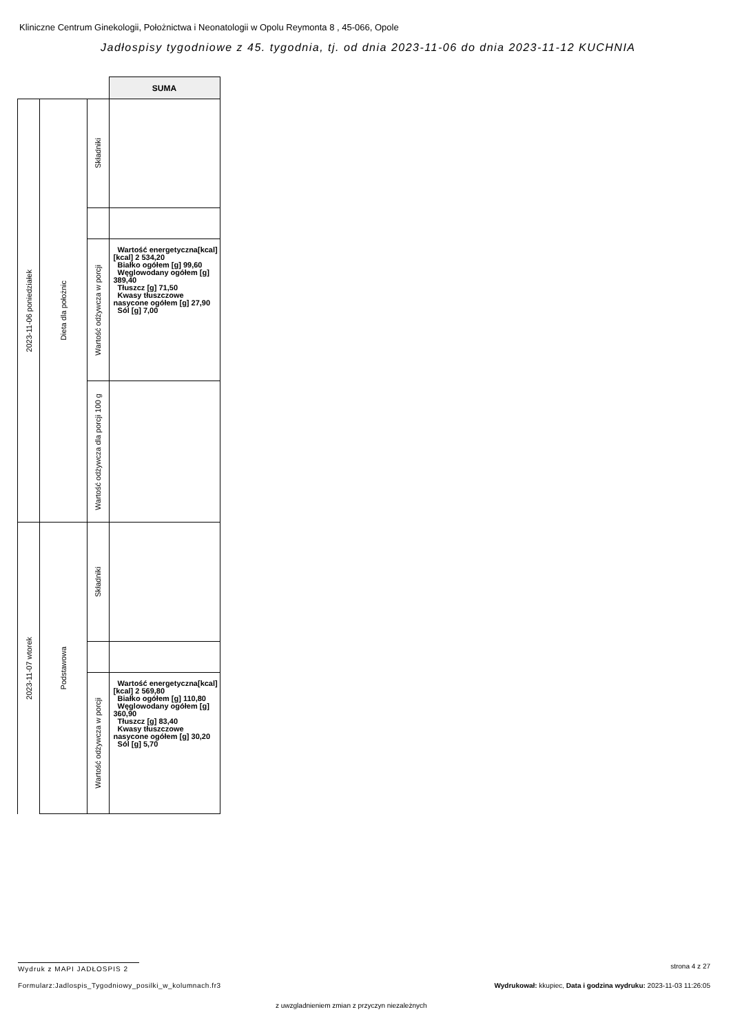Kliniczne Centrum Ginekologii, Położnictwa i Neonatologii w Opolu Reymonta 8 , 45-066, Opole
Jadłospisy tygodniowe z 45. tygodnia, tj. od dnia 2023-11-06 do dnia 2023-11-12 KUCHNIA
| | | | SUMA |
| 2023-11-06 poniedziałek | Dieta dla położnic | Składniki | |
| | | Wartość odżywcza w porcji | Wartość energetyczna[kcal] [kcal] 2 534,20 Białko ogółem [g] 99,60 Węglowodany ogółem [g] 389,40 Tłuszcz [g] 71,50 Kwasy tłuszczowe nasycone ogółem [g] 27,90 Sól [g] 7,00 |
| | | Wartość odżywcza dla porcji 100 g | |
| 2023-11-07 wtorek | Podstawowa | Składniki | |
| | | Wartość odżywcza w porcji | Wartość energetyczna[kcal] [kcal] 2 569,80 Białko ogółem [g] 110,80 Węglowodany ogółem [g] 360,90 Tłuszcz [g] 83,40 Kwasy tłuszczowe nasycone ogółem [g] 30,20 Sól [g] 5,70 |
Wydruk z MAPI JADŁOSPIS 2 strona 4 z 27
Formularz:Jadlospis_Tygodniowy_posilki_w_kolumnach.fr3
Wydrukował: kkupiec, Data i godzina wydruku: 2023-11-03 11:26:05
z uwzgladnieniem zmian z przyczyn niezależnych